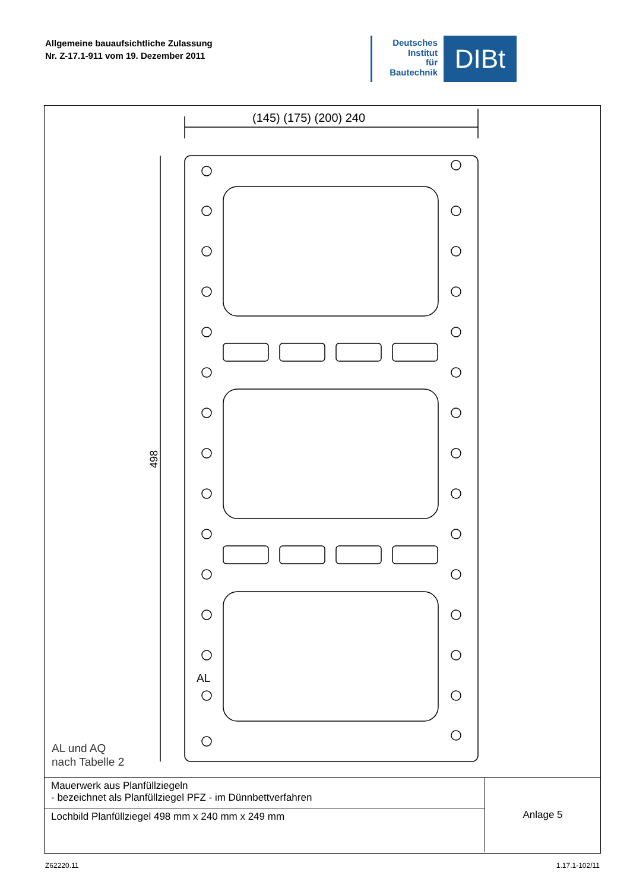Allgemeine bauaufsichtliche Zulassung
Nr. Z-17.1-911 vom 19. Dezember 2011
Deutsches
Institut
für
Bautechnik
DIBt
(145) (175) (200) 240
498
AL
AL und AQ
nach Tabelle 2
Mauerwerk aus Planfüllziegeln
- bezeichnet als Planfüllziegel PFZ - im Dünnbettverfahren
Lochbild Planfüllziegel 498 mm x 240 mm x 249 mm
Anlage 5
Z62220.11 1.17.1-102/11